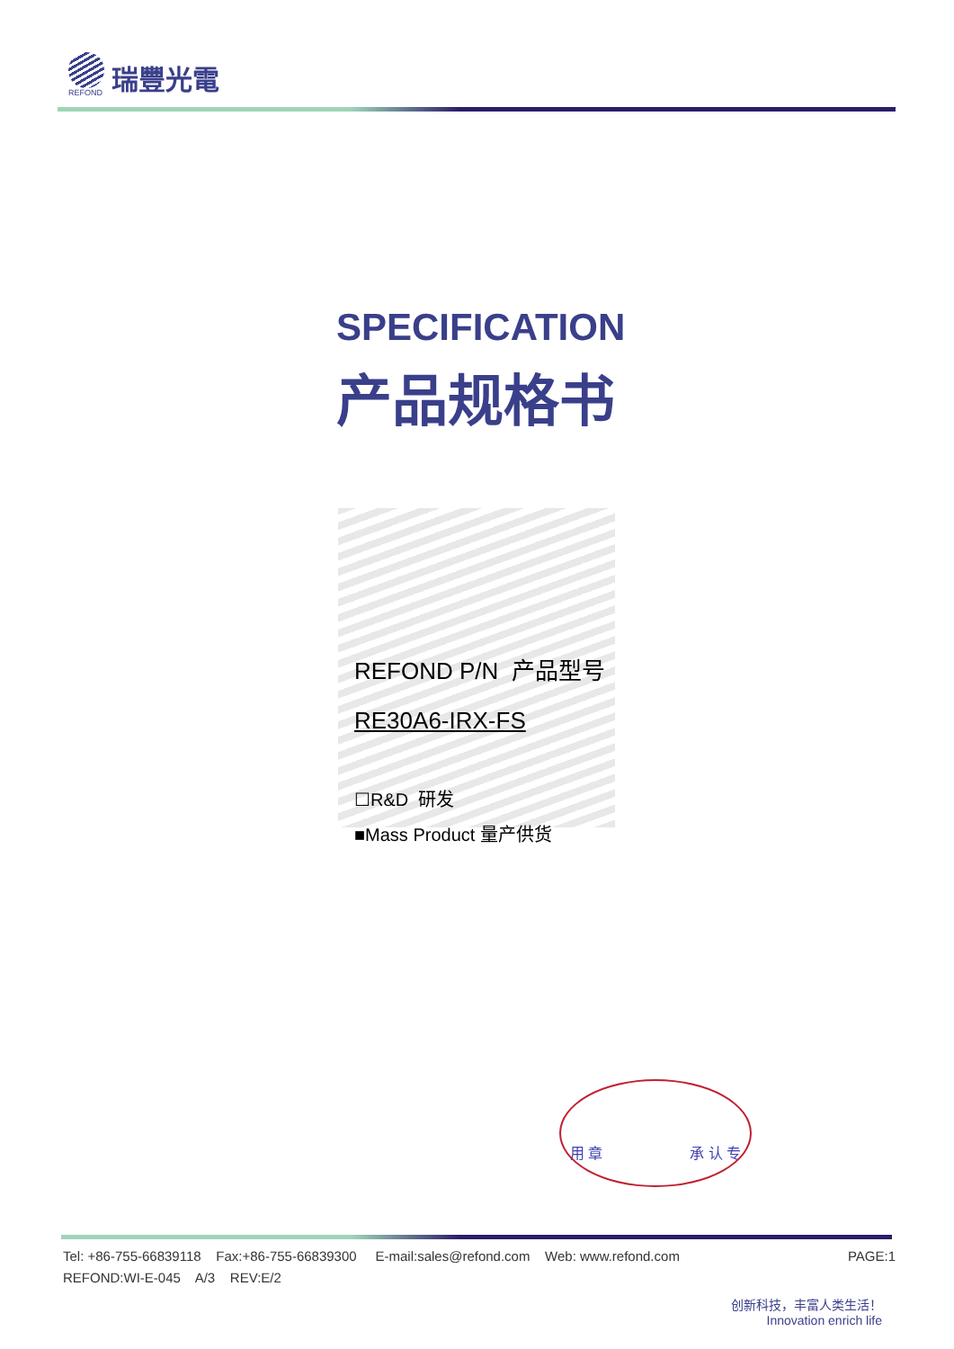REFOND
瑞豐光電
SPECIFICATION
产品规格书
REFOND P/N 产品型号
RE30A6-IRX-FS
☐R&D 研发
■Mass Product 量产供货
用 章 承 认 专
PAGE:1 Tel: +86-755-66839118 Fax:+86-755-66839300 E-mail:sales@refond.com Web: www.refond.com
REFOND:WI-E-045 A/3 REV:E/2
创新科技，丰富人类生活！
Innovation enrich life